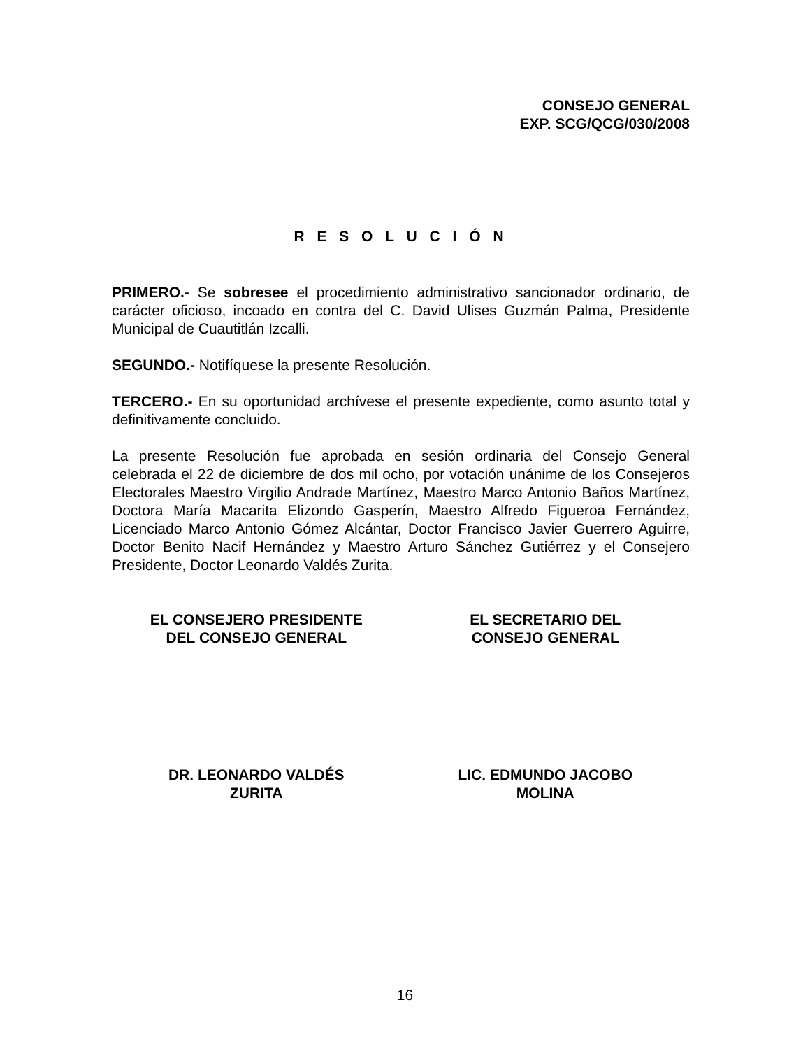CONSEJO GENERAL
EXP. SCG/QCG/030/2008
R E S O L U C I Ó N
PRIMERO.- Se sobresee el procedimiento administrativo sancionador ordinario, de carácter oficioso, incoado en contra del C. David Ulises Guzmán Palma, Presidente Municipal de Cuautitlán Izcalli.
SEGUNDO.- Notifíquese la presente Resolución.
TERCERO.- En su oportunidad archívese el presente expediente, como asunto total y definitivamente concluido.
La presente Resolución fue aprobada en sesión ordinaria del Consejo General celebrada el 22 de diciembre de dos mil ocho, por votación unánime de los Consejeros Electorales Maestro Virgilio Andrade Martínez, Maestro Marco Antonio Baños Martínez, Doctora María Macarita Elizondo Gasperín, Maestro Alfredo Figueroa Fernández, Licenciado Marco Antonio Gómez Alcántar, Doctor Francisco Javier Guerrero Aguirre, Doctor Benito Nacif Hernández y Maestro Arturo Sánchez Gutiérrez y el Consejero Presidente, Doctor Leonardo Valdés Zurita.
EL CONSEJERO PRESIDENTE
DEL CONSEJO GENERAL
EL SECRETARIO DEL
CONSEJO GENERAL
DR. LEONARDO VALDÉS
ZURITA
LIC. EDMUNDO JACOBO
MOLINA
16